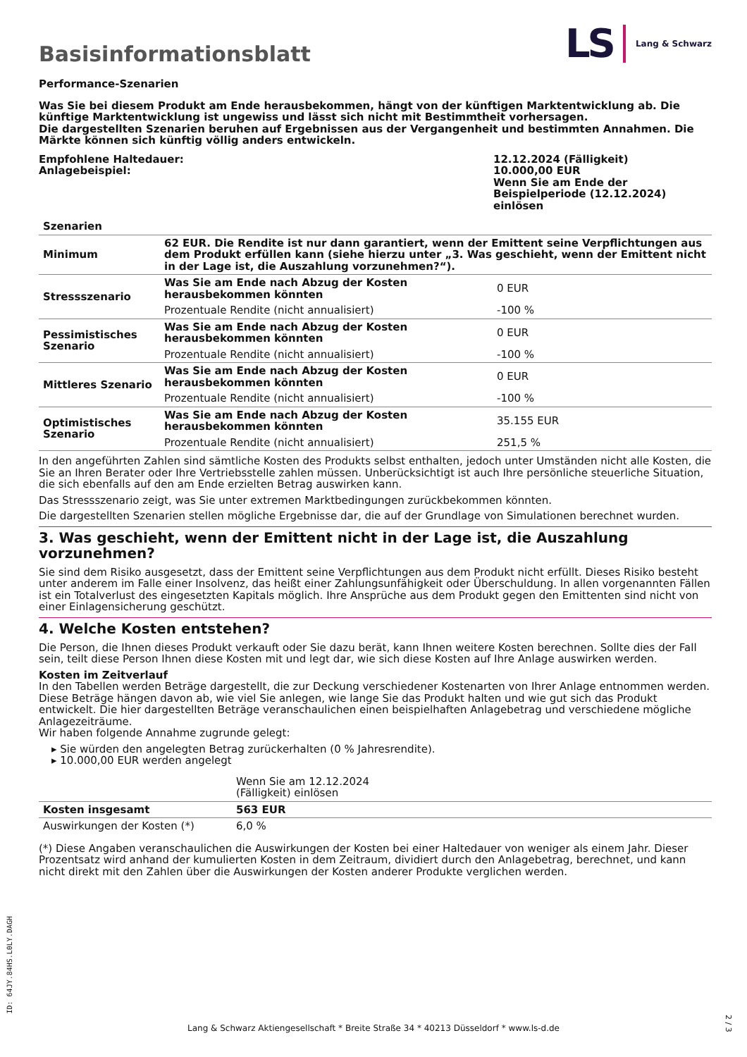Basisinformationsblatt
LS Lang & Schwarz
Performance-Szenarien
Was Sie bei diesem Produkt am Ende herausbekommen, hängt von der künftigen Marktentwicklung ab. Die künftige Marktentwicklung ist ungewiss und lässt sich nicht mit Bestimmtheit vorhersagen.
Die dargestellten Szenarien beruhen auf Ergebnissen aus der Vergangenheit und bestimmten Annahmen. Die Märkte können sich künftig völlig anders entwickeln.
| Empfohlene Haltedauer: Anlagebeispiel: | 12.12.2024 (Fälligkeit) 10.000,00 EUR Wenn Sie am Ende der Beispielperiode (12.12.2024) einlösen |
| Szenarien | | |
| --- | --- | --- |
| Minimum | 62 EUR. Die Rendite ist nur dann garantiert, wenn der Emittent seine Verpflichtungen aus dem Produkt erfüllen kann (siehe hierzu unter „3. Was geschieht, wenn der Emittent nicht in der Lage ist, die Auszahlung vorzunehmen?“). | |
| Stressszenario | Was Sie am Ende nach Abzug der Kosten herausbekommen könnten | 0 EUR |
| | Prozentuale Rendite (nicht annualisiert) | -100 % |
| Pessimistisches Szenario | Was Sie am Ende nach Abzug der Kosten herausbekommen könnten | 0 EUR |
| | Prozentuale Rendite (nicht annualisiert) | -100 % |
| Mittleres Szenario | Was Sie am Ende nach Abzug der Kosten herausbekommen könnten | 0 EUR |
| | Prozentuale Rendite (nicht annualisiert) | -100 % |
| Optimistisches Szenario | Was Sie am Ende nach Abzug der Kosten herausbekommen könnten | 35.155 EUR |
| | Prozentuale Rendite (nicht annualisiert) | 251,5 % |
In den angeführten Zahlen sind sämtliche Kosten des Produkts selbst enthalten, jedoch unter Umständen nicht alle Kosten, die Sie an Ihren Berater oder Ihre Vertriebsstelle zahlen müssen. Unberücksichtigt ist auch Ihre persönliche steuerliche Situation, die sich ebenfalls auf den am Ende erzielten Betrag auswirken kann.
Das Stressszenario zeigt, was Sie unter extremen Marktbedingungen zurückbekommen könnten.
Die dargestellten Szenarien stellen mögliche Ergebnisse dar, die auf der Grundlage von Simulationen berechnet wurden.
3. Was geschieht, wenn der Emittent nicht in der Lage ist, die Auszahlung vorzunehmen?
Sie sind dem Risiko ausgesetzt, dass der Emittent seine Verpflichtungen aus dem Produkt nicht erfüllt. Dieses Risiko besteht unter anderem im Falle einer Insolvenz, das heißt einer Zahlungsunfähigkeit oder Überschuldung. In allen vorgenannten Fällen ist ein Totalverlust des eingesetzten Kapitals möglich. Ihre Ansprüche aus dem Produkt gegen den Emittenten sind nicht von einer Einlagensicherung geschützt.
4. Welche Kosten entstehen?
Die Person, die Ihnen dieses Produkt verkauft oder Sie dazu berät, kann Ihnen weitere Kosten berechnen. Sollte dies der Fall sein, teilt diese Person Ihnen diese Kosten mit und legt dar, wie sich diese Kosten auf Ihre Anlage auswirken werden.
Kosten im Zeitverlauf
In den Tabellen werden Beträge dargestellt, die zur Deckung verschiedener Kostenarten von Ihrer Anlage entnommen werden. Diese Beträge hängen davon ab, wie viel Sie anlegen, wie lange Sie das Produkt halten und wie gut sich das Produkt entwickelt. Die hier dargestellten Beträge veranschaulichen einen beispielhaften Anlagebetrag und verschiedene mögliche Anlagezeiträume.
Wir haben folgende Annahme zugrunde gelegt:
▸ Sie würden den angelegten Betrag zurückerhalten (0 % Jahresrendite).
▸ 10.000,00 EUR werden angelegt
| | Wenn Sie am 12.12.2024 (Fälligkeit) einlösen | |
| Kosten insgesamt | 563 EUR | |
| Auswirkungen der Kosten (*) | 6,0 % | |
(*) Diese Angaben veranschaulichen die Auswirkungen der Kosten bei einer Haltedauer von weniger als einem Jahr. Dieser Prozentsatz wird anhand der kumulierten Kosten in dem Zeitraum, dividiert durch den Anlagebetrag, berechnet, und kann nicht direkt mit den Zahlen über die Auswirkungen der Kosten anderer Produkte verglichen werden.
ID: 64JY.84HS.L0LY.DAGH
Lang & Schwarz Aktiengesellschaft * Breite Straße 34 * 40213 Düsseldorf * www.ls-d.de
2 / 3